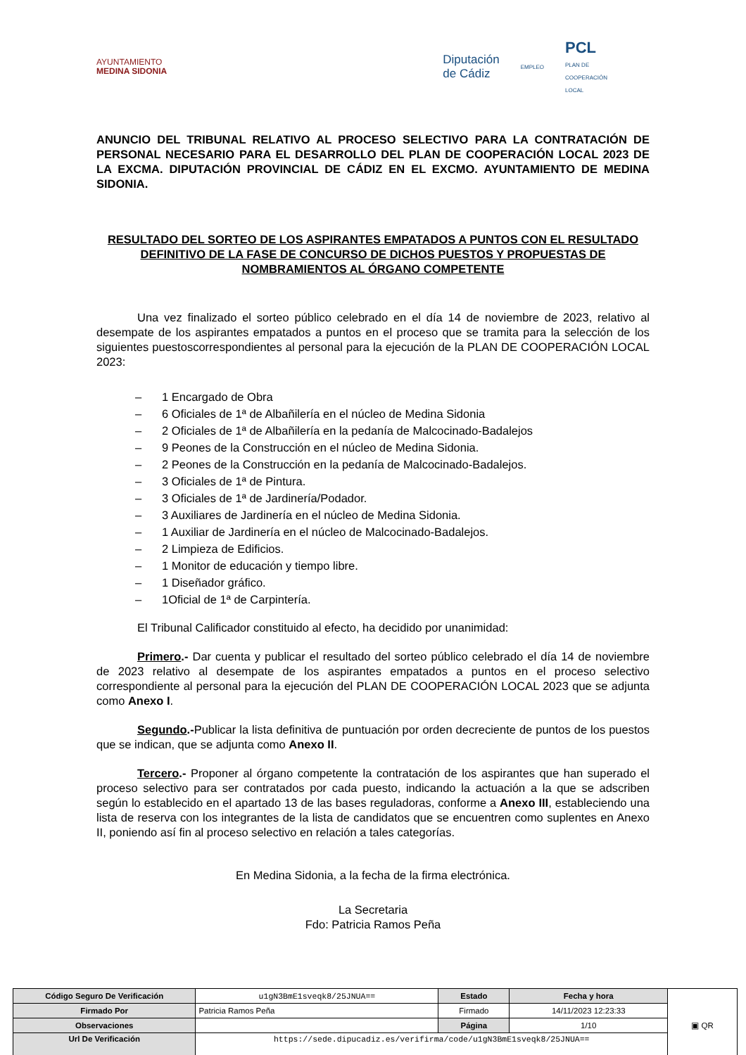AYUNTAMIENTO
MEDINA SIDONIA
Diputación
de Cádiz
EMPLEO
PCL
PLAN DE
COOPERACIÓN
LOCAL
ANUNCIO DEL TRIBUNAL RELATIVO AL PROCESO SELECTIVO PARA LA CONTRATACIÓN DE PERSONAL NECESARIO PARA EL DESARROLLO DEL PLAN DE COOPERACIÓN LOCAL 2023 DE LA EXCMA. DIPUTACIÓN PROVINCIAL DE CÁDIZ EN EL EXCMO. AYUNTAMIENTO DE MEDINA SIDONIA.
RESULTADO DEL SORTEO DE LOS ASPIRANTES EMPATADOS A PUNTOS CON EL RESULTADO DEFINITIVO DE LA FASE DE CONCURSO DE DICHOS PUESTOS Y PROPUESTAS DE NOMBRAMIENTOS AL ÓRGANO COMPETENTE
Una vez finalizado el sorteo público celebrado en el día 14 de noviembre de 2023, relativo al desempate de los aspirantes empatados a puntos en el proceso que se tramita para la selección de los siguientes puestoscorrespondientes al personal para la ejecución de la PLAN DE COOPERACIÓN LOCAL 2023:
– 1 Encargado de Obra
– 6 Oficiales de 1ª de Albañilería en el núcleo de Medina Sidonia
– 2 Oficiales de 1ª de Albañilería en la pedanía de Malcocinado-Badalejos
– 9 Peones de la Construcción en el núcleo de Medina Sidonia.
– 2 Peones de la Construcción en la pedanía de Malcocinado-Badalejos.
– 3 Oficiales de 1ª de Pintura.
– 3 Oficiales de 1ª de Jardinería/Podador.
– 3 Auxiliares de Jardinería en el núcleo de Medina Sidonia.
– 1 Auxiliar de Jardinería en el núcleo de Malcocinado-Badalejos.
– 2 Limpieza de Edificios.
– 1 Monitor de educación y tiempo libre.
– 1 Diseñador gráfico.
– 1Oficial de 1ª de Carpintería.
El Tribunal Calificador constituido al efecto, ha decidido por unanimidad:
Primero.- Dar cuenta y publicar el resultado del sorteo público celebrado el día 14 de noviembre de 2023 relativo al desempate de los aspirantes empatados a puntos en el proceso selectivo correspondiente al personal para la ejecución del PLAN DE COOPERACIÓN LOCAL 2023 que se adjunta como Anexo I.
Segundo.-Publicar la lista definitiva de puntuación por orden decreciente de puntos de los puestos que se indican, que se adjunta como Anexo II.
Tercero.- Proponer al órgano competente la contratación de los aspirantes que han superado el proceso selectivo para ser contratados por cada puesto, indicando la actuación a la que se adscriben según lo establecido en el apartado 13 de las bases reguladoras, conforme a Anexo III, estableciendo una lista de reserva con los integrantes de la lista de candidatos que se encuentren como suplentes en Anexo II, poniendo así fin al proceso selectivo en relación a tales categorías.
En Medina Sidonia, a la fecha de la firma electrónica.
La Secretaria
Fdo: Patricia Ramos Peña
| Código Seguro De Verificación | u1gN3BmE1sveqk8/25JNUA== | Estado | Fecha y hora | ▣ QR |
| Firmado Por | Patricia Ramos Peña | Firmado | 14/11/2023 12:23:33 | |
| Observaciones | | Página | 1/10 | |
| Url De Verificación | https://sede.dipucadiz.es/verifirma/code/u1gN3BmE1sveqk8/25JNUA== | | | |